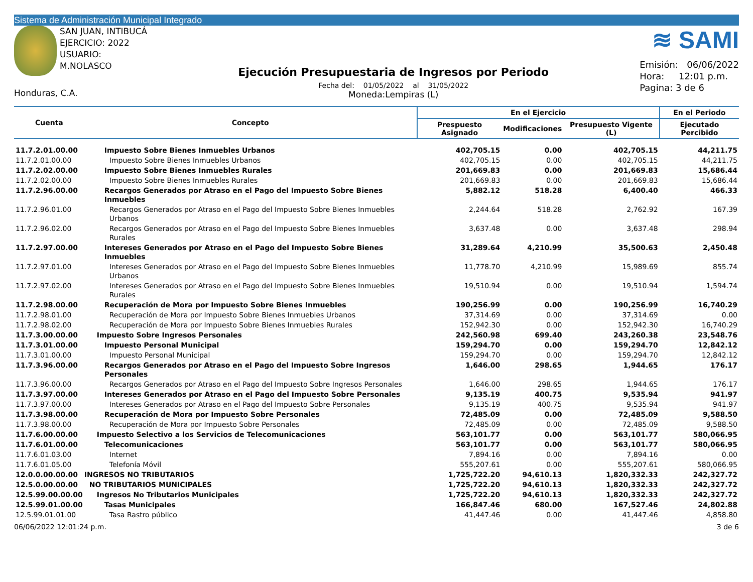Sistema de Administración Municipal Integrado
SAN JUAN, INTIBUCÁ
EJERCICIO: 2022
USUARIO: M.NOLASCO
Honduras, C.A.
Ejecución Presupuestaria de Ingresos por Periodo
Fecha del: 01/05/2022 al 31/05/2022
Moneda:Lempiras (L)
≋ SAMI
Emisión: 06/06/2022
Hora: 12:01 p.m.
Pagina: 3 de 6
| Cuenta | Concepto | En el Ejercicio | | | En el Periodo |
| --- | --- | --- | --- | --- | --- |
| | | Prespuesto Asignado | Modificaciones | Presupuesto Vigente (L) | Ejecutado Percibido |
| 11.7.2.01.00.00 | Impuesto Sobre Bienes Inmuebles Urbanos | 402,705.15 | 0.00 | 402,705.15 | 44,211.75 |
| 11.7.2.01.00.00 | Impuesto Sobre Bienes Inmuebles Urbanos | 402,705.15 | 0.00 | 402,705.15 | 44,211.75 |
| 11.7.2.02.00.00 | Impuesto Sobre Bienes Inmuebles Rurales | 201,669.83 | 0.00 | 201,669.83 | 15,686.44 |
| 11.7.2.02.00.00 | Impuesto Sobre Bienes Inmuebles Rurales | 201,669.83 | 0.00 | 201,669.83 | 15,686.44 |
| 11.7.2.96.00.00 | Recargos Generados por Atraso en el Pago del Impuesto Sobre Bienes Inmuebles | 5,882.12 | 518.28 | 6,400.40 | 466.33 |
| 11.7.2.96.01.00 | Recargos Generados por Atraso en el Pago del Impuesto Sobre Bienes Inmuebles Urbanos | 2,244.64 | 518.28 | 2,762.92 | 167.39 |
| 11.7.2.96.02.00 | Recargos Generados por Atraso en el Pago del Impuesto Sobre Bienes Inmuebles Rurales | 3,637.48 | 0.00 | 3,637.48 | 298.94 |
| 11.7.2.97.00.00 | Intereses Generados por Atraso en el Pago del Impuesto Sobre Bienes Inmuebles | 31,289.64 | 4,210.99 | 35,500.63 | 2,450.48 |
| 11.7.2.97.01.00 | Intereses Generados por Atraso en el Pago del Impuesto Sobre Bienes Inmuebles Urbanos | 11,778.70 | 4,210.99 | 15,989.69 | 855.74 |
| 11.7.2.97.02.00 | Intereses Generados por Atraso en el Pago del Impuesto Sobre Bienes Inmuebles Rurales | 19,510.94 | 0.00 | 19,510.94 | 1,594.74 |
| 11.7.2.98.00.00 | Recuperación de Mora por Impuesto Sobre Bienes Inmuebles | 190,256.99 | 0.00 | 190,256.99 | 16,740.29 |
| 11.7.2.98.01.00 | Recuperación de Mora por Impuesto Sobre Bienes Inmuebles Urbanos | 37,314.69 | 0.00 | 37,314.69 | 0.00 |
| 11.7.2.98.02.00 | Recuperación de Mora por Impuesto Sobre Bienes Inmuebles Rurales | 152,942.30 | 0.00 | 152,942.30 | 16,740.29 |
| 11.7.3.00.00.00 | Impuesto Sobre Ingresos Personales | 242,560.98 | 699.40 | 243,260.38 | 23,548.76 |
| 11.7.3.01.00.00 | Impuesto Personal Municipal | 159,294.70 | 0.00 | 159,294.70 | 12,842.12 |
| 11.7.3.01.00.00 | Impuesto Personal Municipal | 159,294.70 | 0.00 | 159,294.70 | 12,842.12 |
| 11.7.3.96.00.00 | Recargos Generados por Atraso en el Pago del Impuesto Sobre Ingresos Personales | 1,646.00 | 298.65 | 1,944.65 | 176.17 |
| 11.7.3.96.00.00 | Recargos Generados por Atraso en el Pago del Impuesto Sobre Ingresos Personales | 1,646.00 | 298.65 | 1,944.65 | 176.17 |
| 11.7.3.97.00.00 | Intereses Generados por Atraso en el Pago del Impuesto Sobre Personales | 9,135.19 | 400.75 | 9,535.94 | 941.97 |
| 11.7.3.97.00.00 | Intereses Generados por Atraso en el Pago del Impuesto Sobre Personales | 9,135.19 | 400.75 | 9,535.94 | 941.97 |
| 11.7.3.98.00.00 | Recuperación de Mora por Impuesto Sobre Personales | 72,485.09 | 0.00 | 72,485.09 | 9,588.50 |
| 11.7.3.98.00.00 | Recuperación de Mora por Impuesto Sobre Personales | 72,485.09 | 0.00 | 72,485.09 | 9,588.50 |
| 11.7.6.00.00.00 | Impuesto Selectivo a los Servicios de Telecomunicaciones | 563,101.77 | 0.00 | 563,101.77 | 580,066.95 |
| 11.7.6.01.00.00 | Telecomunicaciones | 563,101.77 | 0.00 | 563,101.77 | 580,066.95 |
| 11.7.6.01.03.00 | Internet | 7,894.16 | 0.00 | 7,894.16 | 0.00 |
| 11.7.6.01.05.00 | Telefonía Móvil | 555,207.61 | 0.00 | 555,207.61 | 580,066.95 |
| 12.0.0.00.00.00 | INGRESOS NO TRIBUTARIOS | 1,725,722.20 | 94,610.13 | 1,820,332.33 | 242,327.72 |
| 12.5.0.00.00.00 | NO TRIBUTARIOS MUNICIPALES | 1,725,722.20 | 94,610.13 | 1,820,332.33 | 242,327.72 |
| 12.5.99.00.00.00 | Ingresos No Tributarios Municipales | 1,725,722.20 | 94,610.13 | 1,820,332.33 | 242,327.72 |
| 12.5.99.01.00.00 | Tasas Municipales | 166,847.46 | 680.00 | 167,527.46 | 24,802.88 |
| 12.5.99.01.01.00 | Tasa Rastro público | 41,447.46 | 0.00 | 41,447.46 | 4,858.80 |
06/06/2022 12:01:24 p.m. 3 de 6